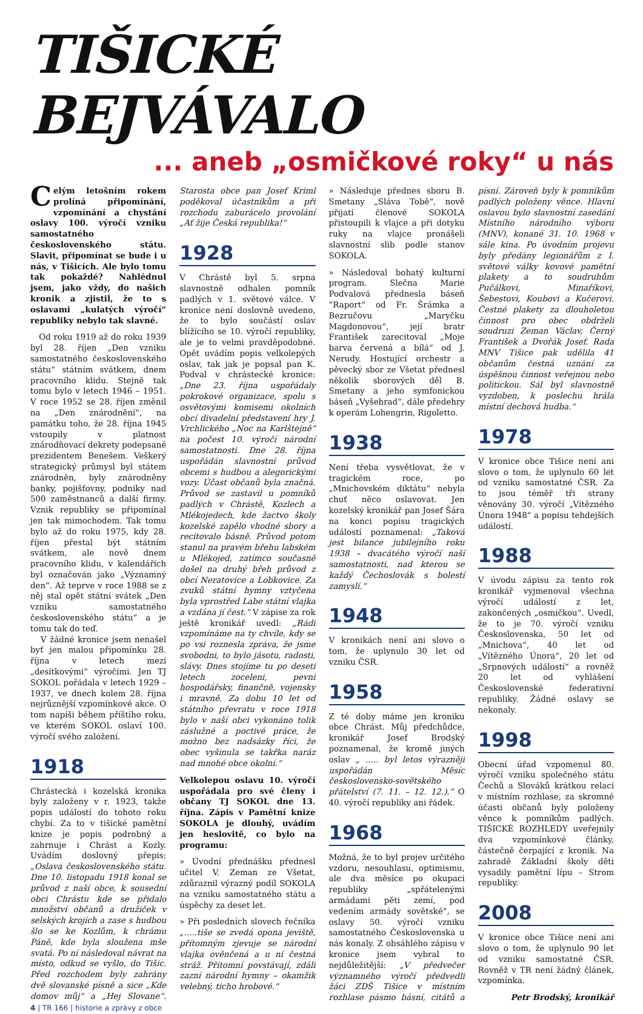TIŠICKÉ BEJVÁVALO
... aneb „osmičkové roky“ u nás
Celým letošním rokem prolíná připomínání, vzpomínání a chystání oslavy 100. výročí vzniku samostatného československého státu. Slavit, připomínat se bude i u nás, v Tišicích. Ale bylo tomu tak pokaždé? Nahlédnul jsem, jako vždy, do našich kronik a zjistil, že to s oslavami „kulatých výročí“ republiky nebylo tak slavné.
Od roku 1919 až do roku 1939 byl 28. říjen „Den vzniku samostatného československého státu“ státním svátkem, dnem pracovního klidu. Stejně tak tomu bylo v letech 1946 – 1951. V roce 1952 se 28. říjen změnil na „Den znárodnění“, na památku toho, že 28. října 1945 vstoupily v platnost znárodňovací dekrety podepsané prezidentem Benešem. Veškerý strategický průmysl byl státem znárodněn, byly znárodněny banky, pojišťovny, podniky nad 500 zaměstnanců a další firmy. Vznik republiky se připomínal jen tak mimochodem. Tak tomu bylo až do roku 1975, kdy 28. říjen přestal být státním svátkem, ale nově dnem pracovního klidu, v kalendářích byl označován jako „Významný den“. Až teprve v roce 1988 se z něj stal opět státní svátek „Den vzniku samostatného československého státu“ a je tomu tak do teď.
V žádné kronice jsem nenašel byť jen malou připomínku 28. října v letech mezi „desítkovými“ výročími. Jen TJ SOKOL pořádala v letech 1929 – 1937, ve dnech kolem 28. října nejrůznější vzpomínkové akce. O tom napíši během příštího roku, ve kterém SOKOL oslaví 100. výročí svého založení.
1918
Chrástecká i kozelská kronika byly založeny v r. 1923, takže popis událostí do tohoto roku chybí. Za to v tišické pamětní knize je popis podrobný a zahrnuje i Chrást a Kozly. Uvádím doslovný přepis: „Oslava československého státu. Dne 10. listopadu 1918 konal se průvod z naší obce, k sousední obci Chrástu kde se přidalo množství občanů a družiček v selských krojích a zase s hudbou šlo se ke Kozlům, k chrámu Páně, kde byla sloužena mše svatá. Po ní následoval návrat na místo, odkud se vyšlo, do Tišic. Před rozchodem byly zahrány dvě slovanské písně a sice „Kde domov můj“ a „Hej Slovane“. Starosta obce pan Josef Kriml poděkoval účastníkům a při rozchodu zaburácelo provolání „Ať žije Česká republika!“
1928
V Chrástě byl 5. srpna slavnostně odhalen pomník padlých v 1. světové válce. V kronice není doslovně uvedeno, že to bylo součástí oslav blížícího se 10. výročí republiky, ale je to velmi pravděpodobné. Opět uvádím popis velkolepých oslav, tak jak je popsal pan K. Podval v chrástecké kronice: „Dne 23. října uspořádaly pokrokové organizace, spolu s osvětovými komisemi okolních obcí divadelní představení hry J. Vrchlického „Noc na Karlštejně“ na počest 10. výročí národní samostatnosti. Dne 28. října uspořádán slavnostní průvod obcemi s hudbou a alegorickými vozy. Účast občanů byla značná. Průvod se zastavil u pomníků padlých v Chrástě, Kozlech a Mlékojedech, kde žactvo školy kozelské zapělo vhodné sbory a recitovalo básně. Průvod potom stanul na pravém břehu labském u Mlékojed, zatímco současně došel na druhý břeh průvod z obcí Neratovice a Lobkovice. Za zvuků státní hymny vztyčena byla vprostřed Labe státní vlajka a vzdána jí čest.“ V zápise za rok ještě kronikář uvedl: „Rádi vzpomínáme na ty chvíle, kdy se po vsi roznesla zpráva, že jsme svobodni, to bylo jásotu, radosti, slávy. Dnes stojíme tu po deseti letech zoceleni, pevni hospodářsky, finančně, vojensky i mravně. Za dobu 10 let od státního převratu v roce 1918 bylo v naší obci vykonáno tolik záslužné a poctivé práce, že možno bez nadsázky říci, že obec vyšinula se takřka naráz nad mnohé obce okolní.“
Velkolepou oslavu 10. výročí uspořádala pro své členy i občany TJ SOKOL dne 13. října. Zápis v Pamětní knize SOKOLA je dlouhý, uvádím jen heslovitě, co bylo na programu:
» Úvodní přednášku přednesl učitel V. Zeman ze Všetat, zdůraznil výrazný podíl SOKOLA na vzniku samostatného státu a úspěchy za deset let.
» Při posledních slovech řečníka „…..tiše se zvedá opona jeviště, přítomným zjevuje se národní vlajka ověnčená a u ní čestná stráž. Přítomní povstávají, zdáli zazní národní hymny – okamžik velebný, ticho hrobové.“
» Následuje přednes sboru B. Smetany „Sláva Tobě“, nově přijatí členové SOKOLA přistoupili k vlajce a při dotyku ruky na vlajce pronášeli slavnostní slib podle stanov SOKOLA.
» Následoval bohatý kulturní program. Slečna Marie Podvalová přednesla báseň “Raport“ od Fr. Šrámka a Bezručovu „Maryčku Magdonovou“, její bratr František zarecitoval „Moje barva červená a bílá“ od J. Nerudy. Hostující orchestr a pěvecký sbor ze Všetat přednesl několik sborových děl B. Smetany a jeho symfonickou báseň „Vyšehrad“, dále předehry k operám Lohengrin, Rigoletto.
1938
Není třeba vysvětlovat, že v tragickém roce, po „Mnichovském diktátu“ nebyla chuť něco oslavovat. Jen kozelský kronikář pan Josef Šára na konci popisu tragických událostí poznamenal: „Taková jest bilance jubilejního roku 1938 – dvacátého výročí naší samostatnosti, nad kterou se každý Čechoslovák s bolestí zamyslí.“
1948
V kronikách není ani slovo o tom, že uplynulo 30 let od vzniku ČSR.
1958
Z té doby máme jen kroniku obce Chrást. Můj předchůdce, kronikář Josef Brodský poznamenal, že kromě jiných oslav „ ….. byl letos výrazněji uspořádán Měsíc československo-sovětského přátelství (7. 11. – 12. 12.).“ O 40. výročí republiky ani řádek.
1968
Možná, že to byl projev určitého vzdoru, nesouhlasu, optimismu, ale dva měsíce po okupaci republiky „spřátelenými armádami pěti zemí, pod vedením armády sovětské“, se oslavy 50. výročí vzniku samostatného Československa u nás konaly. Z obsáhlého zápisu v kronice jsem vybral to nejdůležitější: „V předvečer významného výročí předvedli žáci ZDŠ Tišice v místním rozhlase pásmo básní, citátů a písní. Zároveň byly k pomníkům padlých položeny věnce. Hlavní oslavou bylo slavnostní zasedání Místního národního výboru (MNV), konané 31. 10. 1968 v sále kina. Po úvodním projevu byly předány legionářům z I. světové války kovové pamětní plakety a to soudruhům Pučálkovi, Minaříkovi, Šebestovi, Koubovi a Kučerovi. Čestné plakety za dlouholetou činnost pro obec obdrželi soudruzi Zeman Václav, Černý František a Dvořák Josef. Rada MNV Tišice pak udělila 41 občanům čestná uznání za úspěšnou činnost veřejnou nebo politickou. Sál byl slavnostně vyzdoben, k poslechu hrála místní dechová hudba.“
1978
V kronice obce Tišice není ani slovo o tom, že uplynulo 60 let od vzniku samostatné ČSR. Za to jsou téměř tři strany věnovány 30. výročí „Vítězného Února 1948“ a popisu tehdejších událostí.
1988
V úvodu zápisu za tento rok kronikář vyjmenoval všechna výročí událostí z let, zakončených „osmičkou“. Uvedl, že to je 70. výročí vzniku Československa, 50 let od „Mnichova“, 40 let od „Vítězného Února“, 20 let od „Srpnových událostí“ a rovněž 20 let od vyhlášení Československé federativní republiky. Žádné oslavy se nekonaly.
1998
Obecní úřad vzpomenul 80. výročí vzniku společného státu Čechů a Slováků krátkou relací v místním rozhlase, za skromné účasti občanů byly položeny věnce k pomníkům padlých. TIŠICKÉ ROZHLEDY uveřejnily dva vzpomínkové články, částečně čerpající z kronik. Na zahradě Základní školy děti vysadily pamětní lípu – Strom republiky.
2008
V kronice obce Tišice není ani slovo o tom, že uplynulo 90 let od vzniku samostatné ČSR. Rovněž v TR není žádný článek, vzpomínka.
Petr Brodský, kronikář
4 | TR 166 | historie a zprávy z obce